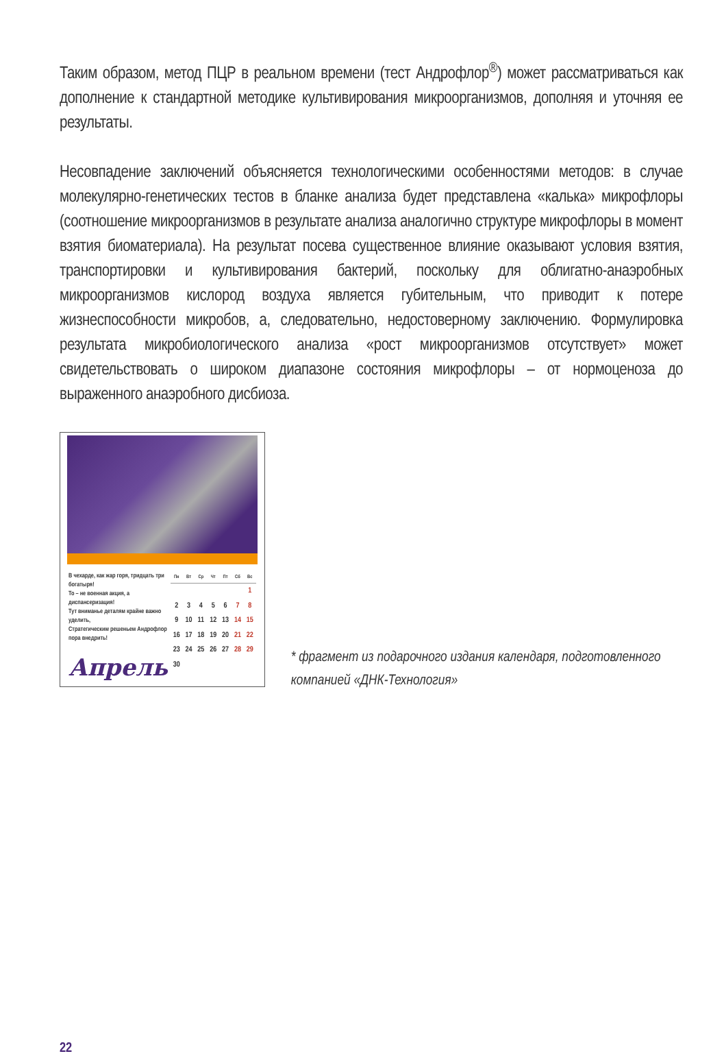Таким образом, метод ПЦР в реальном времени (тест Андрофлор<sup>®</sup>) может рассматриваться как дополнение к стандартной методике культивирования микроорганизмов, дополняя и уточняя ее результаты.
Несовпадение заключений объясняется технологическими особенностями методов: в случае молекулярно-генетических тестов в бланке анализа будет представлена «калька» микрофлоры (соотношение микроорганизмов в результате анализа аналогично структуре микрофлоры в момент взятия биоматериала). На результат посева существенное влияние оказывают условия взятия, транспортировки и культивирования бактерий, поскольку для облигатно-анаэробных микроорганизмов кислород воздуха является губительным, что приводит к потере жизнеспособности микробов, а, следовательно, недостоверному заключению. Формулировка результата микробиологического анализа «рост микроорганизмов отсутствует» может свидетельствовать о широком диапазоне состояния микрофлоры – от нормоценоза до выраженного анаэробного дисбиоза.
В чехарде, как жар горя, тридцать три богатыря!
То – не военная акция, а диспансеризация!
Тут вниманье деталям крайне важно уделить,
Стратегическим решеньем Андрофлор пора внедрить!
Апрель
| Пн | Вт | Ср | Чт | Пт | Сб | Вс |
| --- | --- | --- | --- | --- | --- | --- |
| | | | | | | 1 |
| 2 | 3 | 4 | 5 | 6 | 7 | 8 |
| 9 | 10 | 11 | 12 | 13 | 14 | 15 |
| 16 | 17 | 18 | 19 | 20 | 21 | 22 |
| 23 | 24 | 25 | 26 | 27 | 28 | 29 |
| 30 | | | | | | |
* фрагмент из подарочного издания календаря, подготовленного компанией «ДНК-Технология»
22